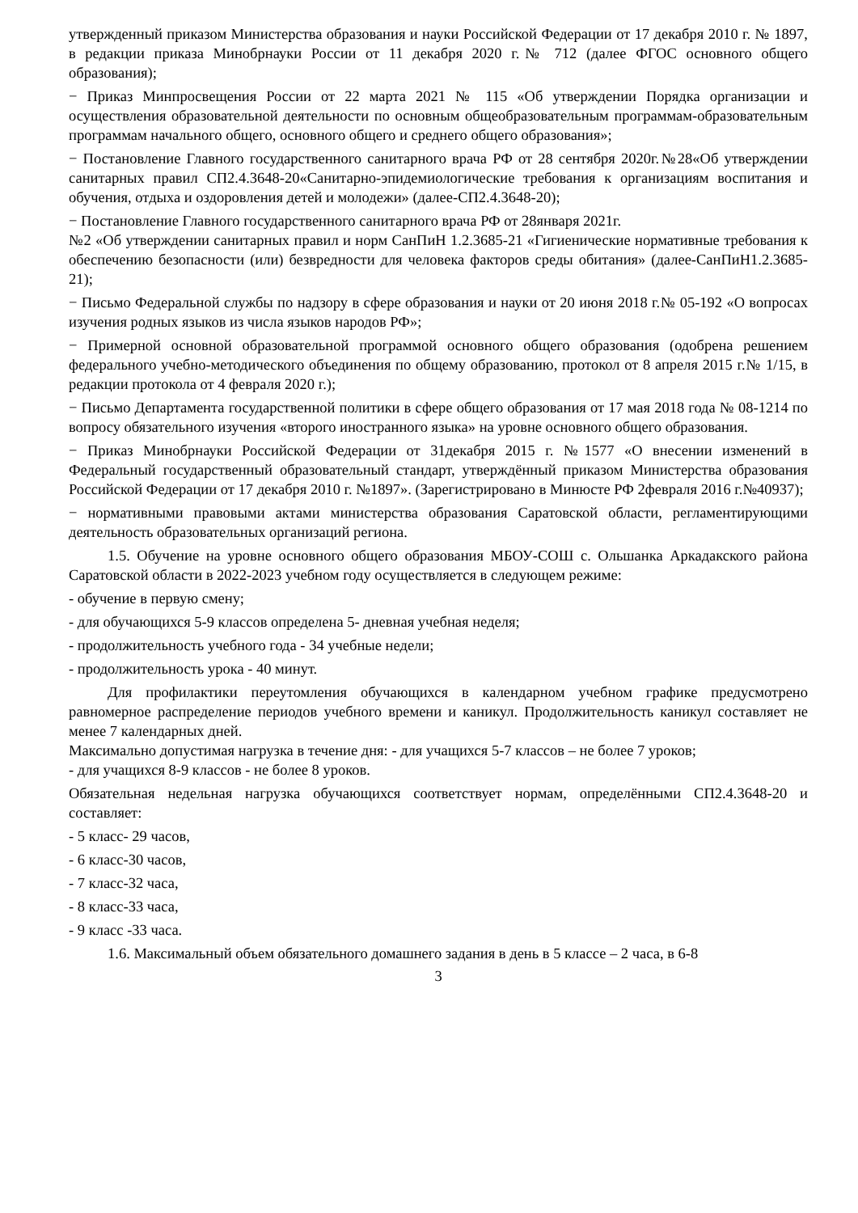утвержденный приказом Министерства образования и науки Российской Федерации от 17 декабря 2010 г. № 1897, в редакции приказа Минобрнауки России от 11 декабря 2020 г.№ 712 (далее ФГОС основного общего образования);
− Приказ Минпросвещения России от 22 марта 2021 № 115 «Об утверждении Порядка организации и осуществления образовательной деятельности по основным общеобразовательным программам-образовательным программам начального общего, основного общего и среднего общего образования»;
− Постановление Главного государственного санитарного врача РФ от 28 сентября 2020г.№28«Об утверждении санитарных правил СП2.4.3648-20«Санитарно-эпидемиологические требования к организациям воспитания и обучения, отдыха и оздоровления детей и молодежи» (далее-СП2.4.3648-20);
− Постановление Главного государственного санитарного врача РФ от 28января 2021г.
№2 «Об утверждении санитарных правил и норм СанПиН 1.2.3685-21 «Гигиенические нормативные требования к обеспечению безопасности (или) безвредности для человека факторов среды обитания» (далее-СанПиН1.2.3685-21);
− Письмо Федеральной службы по надзору в сфере образования и науки от 20 июня 2018 г.№ 05-192 «О вопросах изучения родных языков из числа языков народов РФ»;
− Примерной основной образовательной программой основного общего образования (одобрена решением федерального учебно-методического объединения по общему образованию, протокол от 8 апреля 2015 г.№ 1/15, в редакции протокола от 4 февраля 2020 г.);
− Письмо Департамента государственной политики в сфере общего образования от 17 мая 2018 года № 08-1214 по вопросу обязательного изучения «второго иностранного языка» на уровне основного общего образования.
− Приказ Минобрнауки Российской Федерации от 31декабря 2015 г. №1577 «О внесении изменений в Федеральный государственный образовательный стандарт, утверждённый приказом Министерства образования Российской Федерации от 17 декабря 2010 г. №1897». (Зарегистрировано в Минюсте РФ 2февраля 2016 г.№40937);
− нормативными правовыми актами министерства образования Саратовской области, регламентирующими деятельность образовательных организаций региона.
1.5. Обучение на уровне основного общего образования МБОУ-СОШ с. Ольшанка Аркадакского района Саратовской области в 2022-2023 учебном году осуществляется в следующем режиме:
- обучение в первую смену;
- для обучающихся 5-9 классов определена 5- дневная учебная неделя;
- продолжительность учебного года - 34 учебные недели;
- продолжительность урока - 40 минут.
Для профилактики переутомления обучающихся в календарном учебном графике предусмотрено равномерное распределение периодов учебного времени и каникул. Продолжительность каникул составляет не менее 7 календарных дней.
Максимально допустимая нагрузка в течение дня: - для учащихся 5-7 классов – не более 7 уроков;
- для учащихся 8-9 классов - не более 8 уроков.
Обязательная недельная нагрузка обучающихся соответствует нормам, определёнными СП2.4.3648-20 и составляет:
- 5 класс- 29 часов,
- 6 класс-30 часов,
- 7 класс-32 часа,
- 8 класс-33 часа,
- 9 класс -33 часа.
1.6. Максимальный объем обязательного домашнего задания в день в 5 классе – 2 часа, в 6-8
3